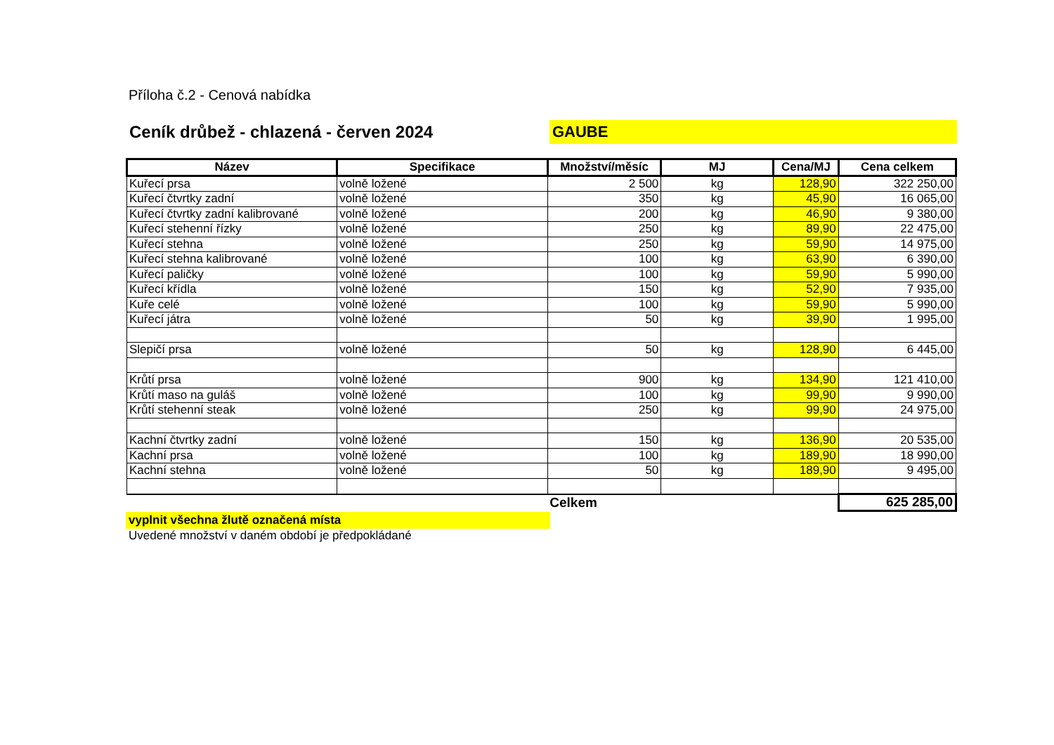Příloha č.2 - Cenová nabídka
Ceník drůbež - chlazená - červen 2024
GAUBE
| Název | Specifikace | Množství/měsíc | MJ | Cena/MJ | Cena celkem |
| --- | --- | --- | --- | --- | --- |
| Kuřecí prsa | volně ložené | 2 500 | kg | 128,90 | 322 250,00 |
| Kuřecí čtvrtky zadní | volně ložené | 350 | kg | 45,90 | 16 065,00 |
| Kuřecí čtvrtky zadní kalibrované | volně ložené | 200 | kg | 46,90 | 9 380,00 |
| Kuřecí stehenní řízky | volně ložené | 250 | kg | 89,90 | 22 475,00 |
| Kuřecí stehna | volně ložené | 250 | kg | 59,90 | 14 975,00 |
| Kuřecí stehna kalibrované | volně ložené | 100 | kg | 63,90 | 6 390,00 |
| Kuřecí paličky | volně ložené | 100 | kg | 59,90 | 5 990,00 |
| Kuřecí křídla | volně ložené | 150 | kg | 52,90 | 7 935,00 |
| Kuře celé | volně ložené | 100 | kg | 59,90 | 5 990,00 |
| Kuřecí játra | volně ložené | 50 | kg | 39,90 | 1 995,00 |
| Slepičí prsa | volně ložené | 50 | kg | 128,90 | 6 445,00 |
| Krůtí prsa | volně ložené | 900 | kg | 134,90 | 121 410,00 |
| Krůtí maso na guláš | volně ložené | 100 | kg | 99,90 | 9 990,00 |
| Krůtí stehenní steak | volně ložené | 250 | kg | 99,90 | 24 975,00 |
| Kachní čtvrtky zadní | volně ložené | 150 | kg | 136,90 | 20 535,00 |
| Kachní prsa | volně ložené | 100 | kg | 189,90 | 18 990,00 |
| Kachní stehna | volně ložené | 50 | kg | 189,90 | 9 495,00 |
| | | Celkem | | | 625 285,00 |
vyplnit všechna žlutě označená místa
Uvedené množství v daném období je předpokládané